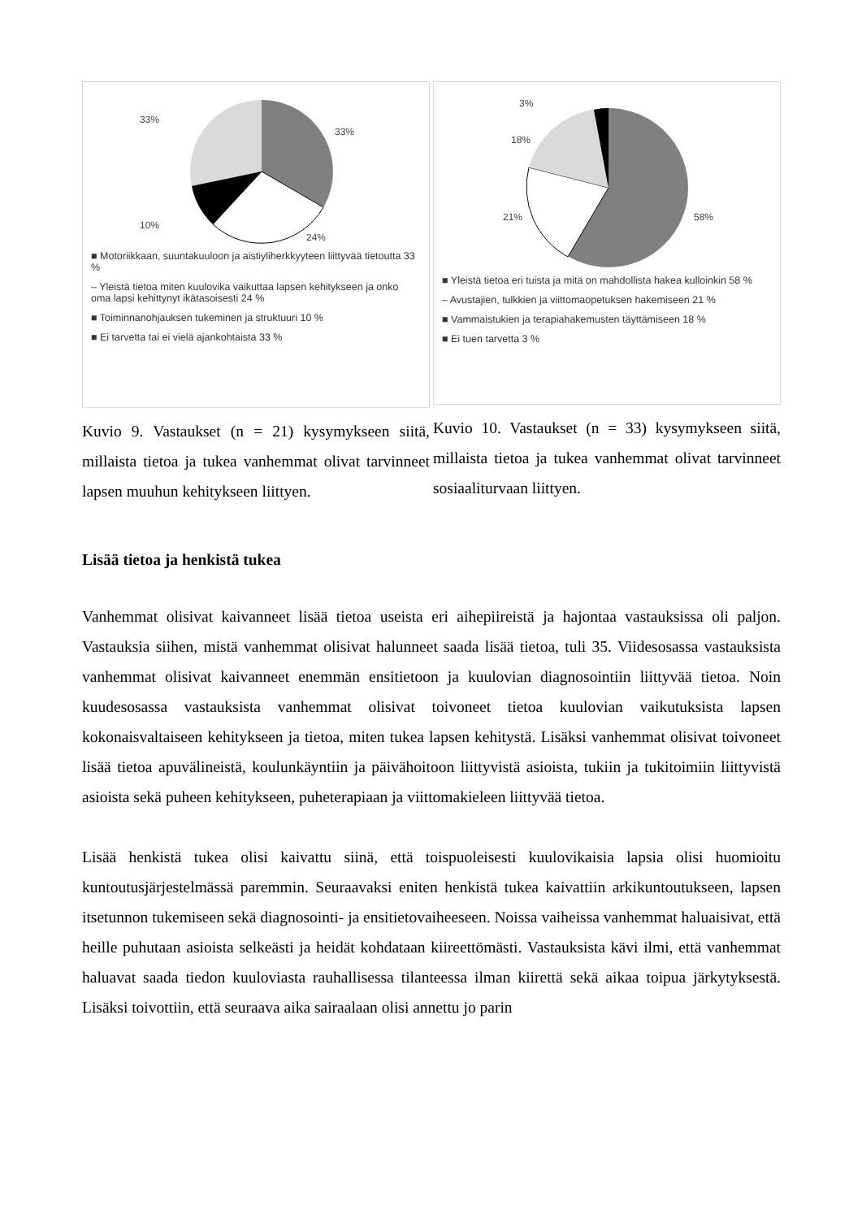33%
33%
10%
24%
■ Motoriikkaan, suuntakuuloon ja aistiyliherkkyyteen liittyvää tietoutta 33 %
– Yleistä tietoa miten kuulovika vaikuttaa lapsen kehitykseen ja onko oma lapsi kehittynyt ikätasoisesti 24 %
■ Toiminnanohjauksen tukeminen ja struktuuri 10 %
■ Ei tarvetta tai ei vielä ajankohtaista 33 %
Kuvio 9. Vastaukset (n = 21) kysymykseen siitä, millaista tietoa ja tukea vanhemmat olivat tarvinneet lapsen muuhun kehitykseen liittyen.
3%
18%
21%
58%
■ Yleistä tietoa eri tuista ja mitä on mahdollista hakea kulloinkin 58 %
– Avustajien, tulkkien ja viittomaopetuksen hakemiseen 21 %
■ Vammaistukien ja terapiahakemusten täyttämiseen 18 %
■ Ei tuen tarvetta 3 %
Kuvio 10. Vastaukset (n = 33) kysymykseen siitä, millaista tietoa ja tukea vanhemmat olivat tarvinneet sosiaaliturvaan liittyen.
Lisää tietoa ja henkistä tukea
Vanhemmat olisivat kaivanneet lisää tietoa useista eri aihepiireistä ja hajontaa vastauksissa oli paljon. Vastauksia siihen, mistä vanhemmat olisivat halunneet saada lisää tietoa, tuli 35. Viidesosassa vastauksista vanhemmat olisivat kaivanneet enemmän ensitietoon ja kuulovian diagnosointiin liittyvää tietoa. Noin kuudesosassa vastauksista vanhemmat olisivat toivoneet tietoa kuulovian vaikutuksista lapsen kokonaisvaltaiseen kehitykseen ja tietoa, miten tukea lapsen kehitystä. Lisäksi vanhemmat olisivat toivoneet lisää tietoa apuvälineistä, koulunkäyntiin ja päivähoitoon liittyvistä asioista, tukiin ja tukitoimiin liittyvistä asioista sekä puheen kehitykseen, puheterapiaan ja viittomakieleen liittyvää tietoa.
Lisää henkistä tukea olisi kaivattu siinä, että toispuoleisesti kuulovikaisia lapsia olisi huomioitu kuntoutusjärjestelmässä paremmin. Seuraavaksi eniten henkistä tukea kaivattiin arkikuntoutukseen, lapsen itsetunnon tukemiseen sekä diagnosointi- ja ensitietovaiheeseen. Noissa vaiheissa vanhemmat haluaisivat, että heille puhutaan asioista selkeästi ja heidät kohdataan kiireettömästi. Vastauksista kävi ilmi, että vanhemmat haluavat saada tiedon kuuloviasta rauhallisessa tilanteessa ilman kiirettä sekä aikaa toipua järkytyksestä. Lisäksi toivottiin, että seuraava aika sairaalaan olisi annettu jo parin